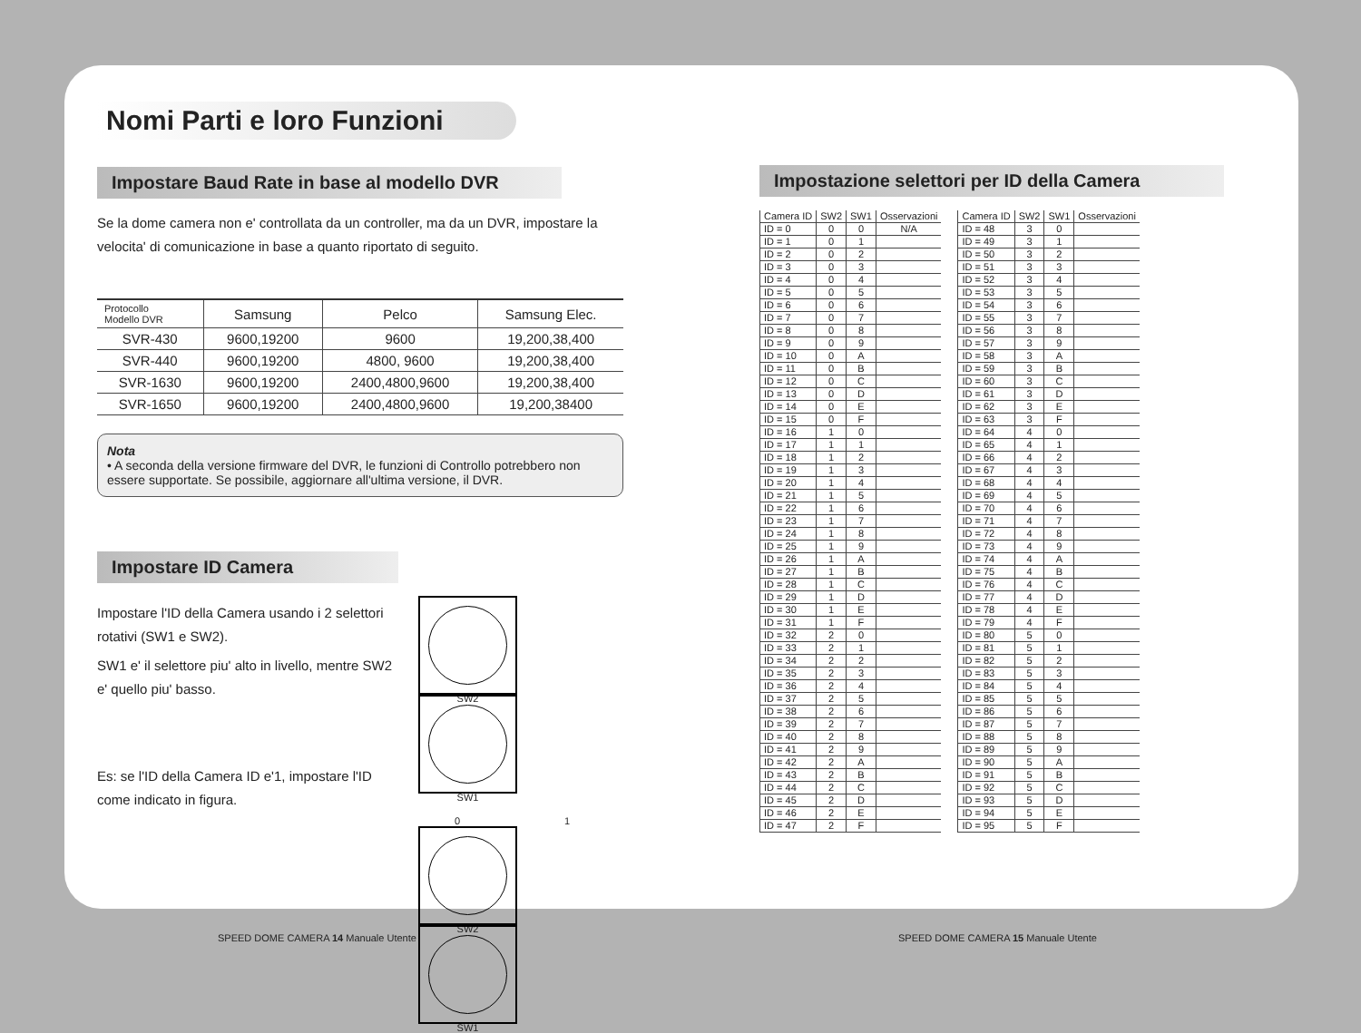Nomi Parti e loro Funzioni
Impostare Baud Rate in base al modello DVR
Se la dome camera non e' controllata da un controller, ma da un DVR, impostare la velocita' di comunicazione in base a quanto riportato di seguito.
| Protocollo Modello DVR | Samsung | Pelco | Samsung Elec. |
| --- | --- | --- | --- |
| SVR-430 | 9600,19200 | 9600 | 19,200,38,400 |
| SVR-440 | 9600,19200 | 4800, 9600 | 19,200,38,400 |
| SVR-1630 | 9600,19200 | 2400,4800,9600 | 19,200,38,400 |
| SVR-1650 | 9600,19200 | 2400,4800,9600 | 19,200,38400 |
Nota
• A seconda della versione firmware del DVR, le funzioni di Controllo potrebbero non essere supportate. Se possibile, aggiornare all'ultima versione, il DVR.
Impostare ID Camera
Impostare l'ID della Camera usando i 2 selettori rotativi (SW1 e SW2).
SW1 e' il selettore piu' alto in livello, mentre SW2 e' quello piu' basso.
Es: se l'ID della Camera ID e'1, impostare l'ID come indicato in figura.
SW2 SW1
0 1
SW2 SW1
Impostazione selettori per ID della Camera
| Camera ID | SW2 | SW1 | Osservazioni |
| --- | --- | --- | --- |
| ID = 0 | 0 | 0 | N/A |
| ID = 1 | 0 | 1 | |
| ID = 2 | 0 | 2 | |
| ID = 3 | 0 | 3 | |
| ID = 4 | 0 | 4 | |
| ID = 5 | 0 | 5 | |
| ID = 6 | 0 | 6 | |
| ID = 7 | 0 | 7 | |
| ID = 8 | 0 | 8 | |
| ID = 9 | 0 | 9 | |
| ID = 10 | 0 | A | |
| ID = 11 | 0 | B | |
| ID = 12 | 0 | C | |
| ID = 13 | 0 | D | |
| ID = 14 | 0 | E | |
| ID = 15 | 0 | F | |
| ID = 16 | 1 | 0 | |
| ID = 17 | 1 | 1 | |
| ID = 18 | 1 | 2 | |
| ID = 19 | 1 | 3 | |
| ID = 20 | 1 | 4 | |
| ID = 21 | 1 | 5 | |
| ID = 22 | 1 | 6 | |
| ID = 23 | 1 | 7 | |
| ID = 24 | 1 | 8 | |
| ID = 25 | 1 | 9 | |
| ID = 26 | 1 | A | |
| ID = 27 | 1 | B | |
| ID = 28 | 1 | C | |
| ID = 29 | 1 | D | |
| ID = 30 | 1 | E | |
| ID = 31 | 1 | F | |
| ID = 32 | 2 | 0 | |
| ID = 33 | 2 | 1 | |
| ID = 34 | 2 | 2 | |
| ID = 35 | 2 | 3 | |
| ID = 36 | 2 | 4 | |
| ID = 37 | 2 | 5 | |
| ID = 38 | 2 | 6 | |
| ID = 39 | 2 | 7 | |
| ID = 40 | 2 | 8 | |
| ID = 41 | 2 | 9 | |
| ID = 42 | 2 | A | |
| ID = 43 | 2 | B | |
| ID = 44 | 2 | C | |
| ID = 45 | 2 | D | |
| ID = 46 | 2 | E | |
| ID = 47 | 2 | F | |
| Camera ID | SW2 | SW1 | Osservazioni |
| --- | --- | --- | --- |
| ID = 48 | 3 | 0 | |
| ID = 49 | 3 | 1 | |
| ID = 50 | 3 | 2 | |
| ID = 51 | 3 | 3 | |
| ID = 52 | 3 | 4 | |
| ID = 53 | 3 | 5 | |
| ID = 54 | 3 | 6 | |
| ID = 55 | 3 | 7 | |
| ID = 56 | 3 | 8 | |
| ID = 57 | 3 | 9 | |
| ID = 58 | 3 | A | |
| ID = 59 | 3 | B | |
| ID = 60 | 3 | C | |
| ID = 61 | 3 | D | |
| ID = 62 | 3 | E | |
| ID = 63 | 3 | F | |
| ID = 64 | 4 | 0 | |
| ID = 65 | 4 | 1 | |
| ID = 66 | 4 | 2 | |
| ID = 67 | 4 | 3 | |
| ID = 68 | 4 | 4 | |
| ID = 69 | 4 | 5 | |
| ID = 70 | 4 | 6 | |
| ID = 71 | 4 | 7 | |
| ID = 72 | 4 | 8 | |
| ID = 73 | 4 | 9 | |
| ID = 74 | 4 | A | |
| ID = 75 | 4 | B | |
| ID = 76 | 4 | C | |
| ID = 77 | 4 | D | |
| ID = 78 | 4 | E | |
| ID = 79 | 4 | F | |
| ID = 80 | 5 | 0 | |
| ID = 81 | 5 | 1 | |
| ID = 82 | 5 | 2 | |
| ID = 83 | 5 | 3 | |
| ID = 84 | 5 | 4 | |
| ID = 85 | 5 | 5 | |
| ID = 86 | 5 | 6 | |
| ID = 87 | 5 | 7 | |
| ID = 88 | 5 | 8 | |
| ID = 89 | 5 | 9 | |
| ID = 90 | 5 | A | |
| ID = 91 | 5 | B | |
| ID = 92 | 5 | C | |
| ID = 93 | 5 | D | |
| ID = 94 | 5 | E | |
| ID = 95 | 5 | F | |
SPEED DOME CAMERA 14 Manuale Utente
SPEED DOME CAMERA 15 Manuale Utente